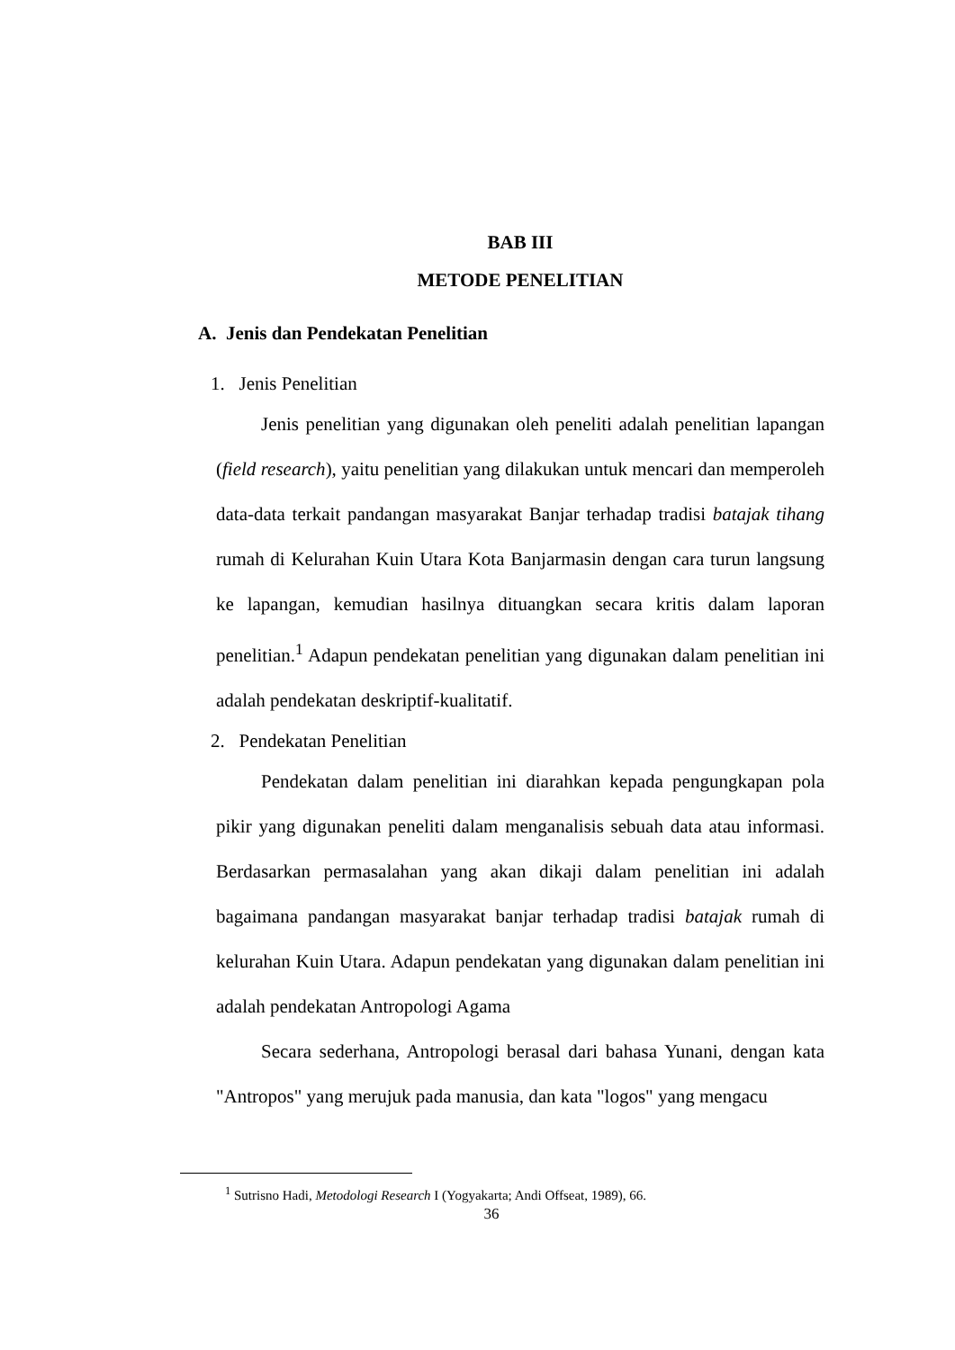BAB III
METODE PENELITIAN
A. Jenis dan Pendekatan Penelitian
1. Jenis Penelitian
Jenis penelitian yang digunakan oleh peneliti adalah penelitian lapangan (field research), yaitu penelitian yang dilakukan untuk mencari dan memperoleh data-data terkait pandangan masyarakat Banjar terhadap tradisi batajak tihang rumah di Kelurahan Kuin Utara Kota Banjarmasin dengan cara turun langsung ke lapangan, kemudian hasilnya dituangkan secara kritis dalam laporan penelitian.<sup>1</sup> Adapun pendekatan penelitian yang digunakan dalam penelitian ini adalah pendekatan deskriptif-kualitatif.
2. Pendekatan Penelitian
Pendekatan dalam penelitian ini diarahkan kepada pengungkapan pola pikir yang digunakan peneliti dalam menganalisis sebuah data atau informasi. Berdasarkan permasalahan yang akan dikaji dalam penelitian ini adalah bagaimana pandangan masyarakat banjar terhadap tradisi batajak rumah di kelurahan Kuin Utara. Adapun pendekatan yang digunakan dalam penelitian ini adalah pendekatan Antropologi Agama
Secara sederhana, Antropologi berasal dari bahasa Yunani, dengan kata "Antropos" yang merujuk pada manusia, dan kata "logos" yang mengacu
<sup>1</sup> Sutrisno Hadi, Metodologi Research I (Yogyakarta; Andi Offseat, 1989), 66.
36